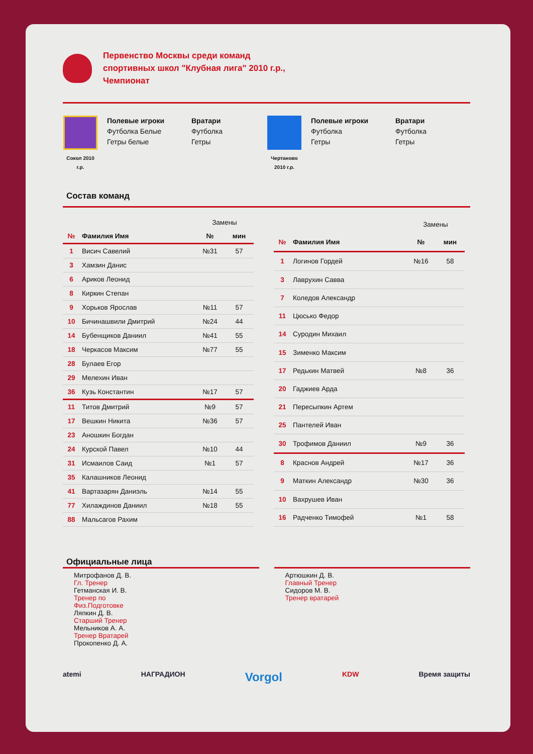Первенство Москвы среди команд
спортивных школ "Клубная лига" 2010 г.р.,
Чемпионат
Сокол 2010 г.р.
Полевые игроки
Футболка Белые
Гетры белые
Вратари
Футболка
Гетры
Чертаново 2010 г.р.
Полевые игроки
Футболка
Гетры
Вратари
Футболка
Гетры
Состав команд
| | | Замены | |
| --- | --- | --- | --- |
| № | Фамилия Имя | № | мин |
| 1 | Висич Савелий | №31 | 57 |
| 3 | Хамзин Данис | | |
| 6 | Ариков Леонид | | |
| 8 | Киркин Степан | | |
| 9 | Хорьков Ярослав | №11 | 57 |
| 10 | Бичинашвили Дмитрий | №24 | 44 |
| 14 | Бубенщиков Даниил | №41 | 55 |
| 18 | Черкасов Максим | №77 | 55 |
| 28 | Булаев Егор | | |
| 29 | Мелехин Иван | | |
| 36 | Кузь Константин | №17 | 57 |
| 11 | Титов Дмитрий | №9 | 57 |
| 17 | Вешкин Никита | №36 | 57 |
| 23 | Аношкин Богдан | | |
| 24 | Курской Павел | №10 | 44 |
| 31 | Исмаилов Саид | №1 | 57 |
| 35 | Калашников Леонид | | |
| 41 | Вартазарян Даниэль | №14 | 55 |
| 77 | Хилаждинов Даниил | №18 | 55 |
| 88 | Мальсагов Рахим | | |
| | | Замены | |
| --- | --- | --- | --- |
| № | Фамилия Имя | № | мин |
| 1 | Логинов Гордей | №16 | 58 |
| 3 | Лаврухин Савва | | |
| 7 | Коледов Александр | | |
| 11 | Цюсько Федор | | |
| 14 | Суродин Михаил | | |
| 15 | Зименко Максим | | |
| 17 | Редькин Матвей | №8 | 36 |
| 20 | Гаджиев Арда | | |
| 21 | Пересыпкин Артем | | |
| 25 | Пантелей Иван | | |
| 30 | Трофимов Даниил | №9 | 36 |
| 8 | Краснов Андрей | №17 | 36 |
| 9 | Маткин Александр | №30 | 36 |
| 10 | Вахрушев Иван | | |
| 16 | Радченко Тимофей | №1 | 58 |
Официальные лица
Митрофанов Д. В.
Гл. Тренер
Гетманская И. В.
Тренер по
Физ.Подготовке
Ляпкин Д. В.
Старший Тренер
Мельников А. А.
Тренер Вратарей
Прокопенко Д. А.
Артюшкин Д. В.
Главный Тренер
Сидоров М. В.
Тренер вратарей
atemi НАГРАДИОН Vorgol KDW Время защиты